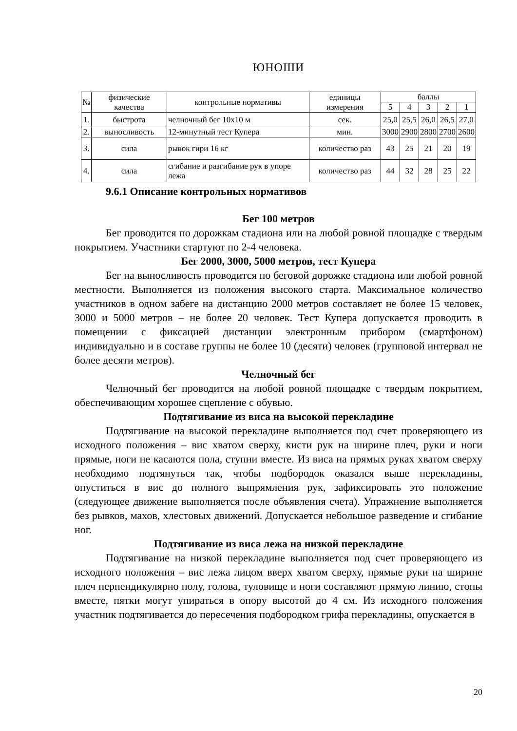ЮНОШИ
| № | физические качества | контрольные нормативы | единицы измерения | баллы | | | | |
| --- | --- | --- | --- | --- | --- | --- | --- | --- |
| | | | | 5 | 4 | 3 | 2 | 1 |
| 1. | быстрота | челночный бег 10х10 м | сек. | 25,0 | 25,5 | 26,0 | 26,5 | 27,0 |
| 2. | выносливость | 12-минутный тест Купера | мин. | 3000 | 2900 | 2800 | 2700 | 2600 |
| 3. | сила | рывок гири 16 кг | количество раз | 43 | 25 | 21 | 20 | 19 |
| 4. | сила | сгибание и разгибание рук в упоре лежа | количество раз | 44 | 32 | 28 | 25 | 22 |
9.6.1 Описание контрольных нормативов
Бег 100 метров
Бег проводится по дорожкам стадиона или на любой ровной площадке с твердым покрытием. Участники стартуют по 2-4 человека.
Бег 2000, 3000, 5000 метров, тест Купера
Бег на выносливость проводится по беговой дорожке стадиона или любой ровной местности. Выполняется из положения высокого старта. Максимальное количество участников в одном забеге на дистанцию 2000 метров составляет не более 15 человек, 3000 и 5000 метров – не более 20 человек. Тест Купера допускается проводить в помещении с фиксацией дистанции электронным прибором (смартфоном) индивидуально и в составе группы не более 10 (десяти) человек (групповой интервал не более десяти метров).
Челночный бег
Челночный бег проводится на любой ровной площадке с твердым покрытием, обеспечивающим хорошее сцепление с обувью.
Подтягивание из виса на высокой перекладине
Подтягивание на высокой перекладине выполняется под счет проверяющего из исходного положения – вис хватом сверху, кисти рук на ширине плеч, руки и ноги прямые, ноги не касаются пола, ступни вместе. Из виса на прямых руках хватом сверху необходимо подтянуться так, чтобы подбородок оказался выше перекладины, опуститься в вис до полного выпрямления рук, зафиксировать это положение (следующее движение выполняется после объявления счета). Упражнение выполняется без рывков, махов, хлестовых движений. Допускается небольшое разведение и сгибание ног.
Подтягивание из виса лежа на низкой перекладине
Подтягивание на низкой перекладине выполняется под счет проверяющего из исходного положения – вис лежа лицом вверх хватом сверху, прямые руки на ширине плеч перпендикулярно полу, голова, туловище и ноги составляют прямую линию, стопы вместе, пятки могут упираться в опору высотой до 4 см. Из исходного положения участник подтягивается до пересечения подбородком грифа перекладины, опускается в
20